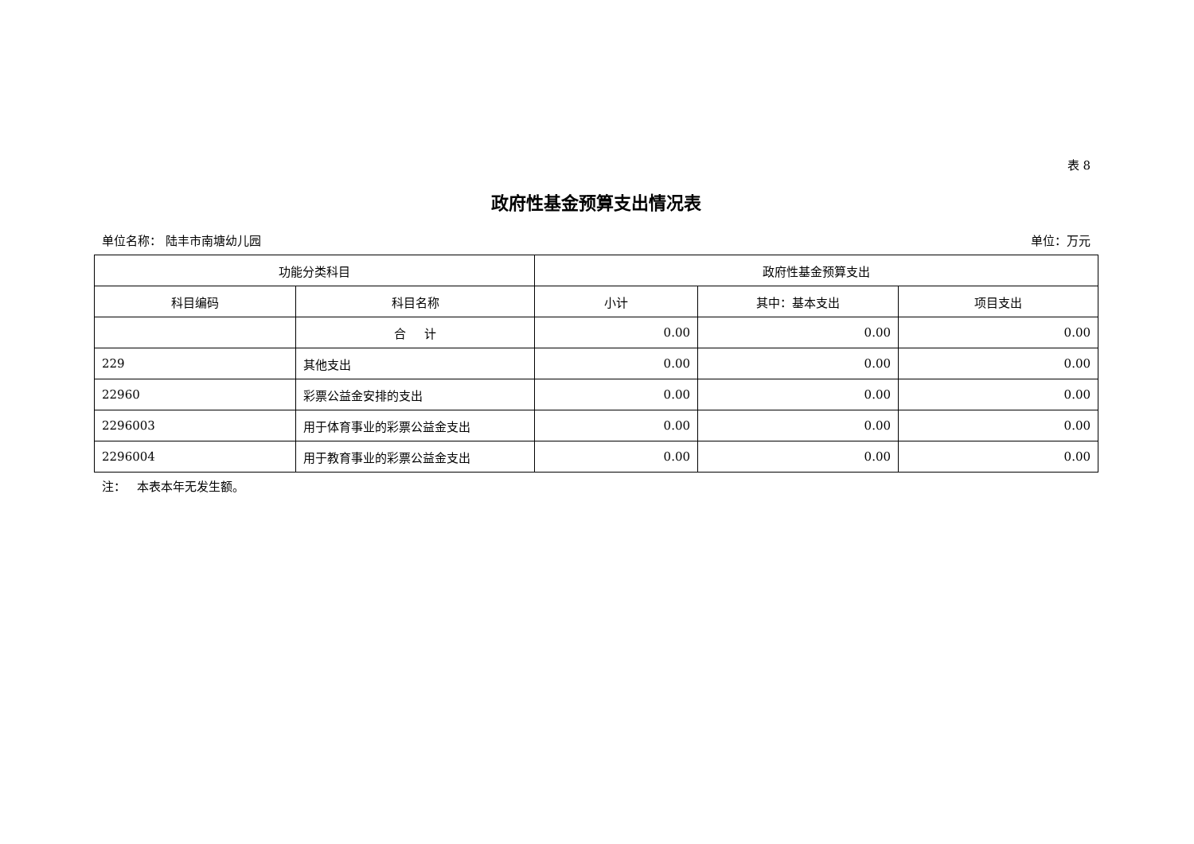表 8
政府性基金预算支出情况表
单位名称： 陆丰市南塘幼儿园 单位：万元
| 功能分类科目 | | 政府性基金预算支出 | | |
| --- | --- | --- | --- | --- |
| 科目编码 | 科目名称 | 小计 | 其中：基本支出 | 项目支出 |
| | 合 计 | 0.00 | 0.00 | 0.00 |
| 229 | 其他支出 | 0.00 | 0.00 | 0.00 |
| 22960 | 彩票公益金安排的支出 | 0.00 | 0.00 | 0.00 |
| 2296003 | 用于体育事业的彩票公益金支出 | 0.00 | 0.00 | 0.00 |
| 2296004 | 用于教育事业的彩票公益金支出 | 0.00 | 0.00 | 0.00 |
注： 本表本年无发生额。